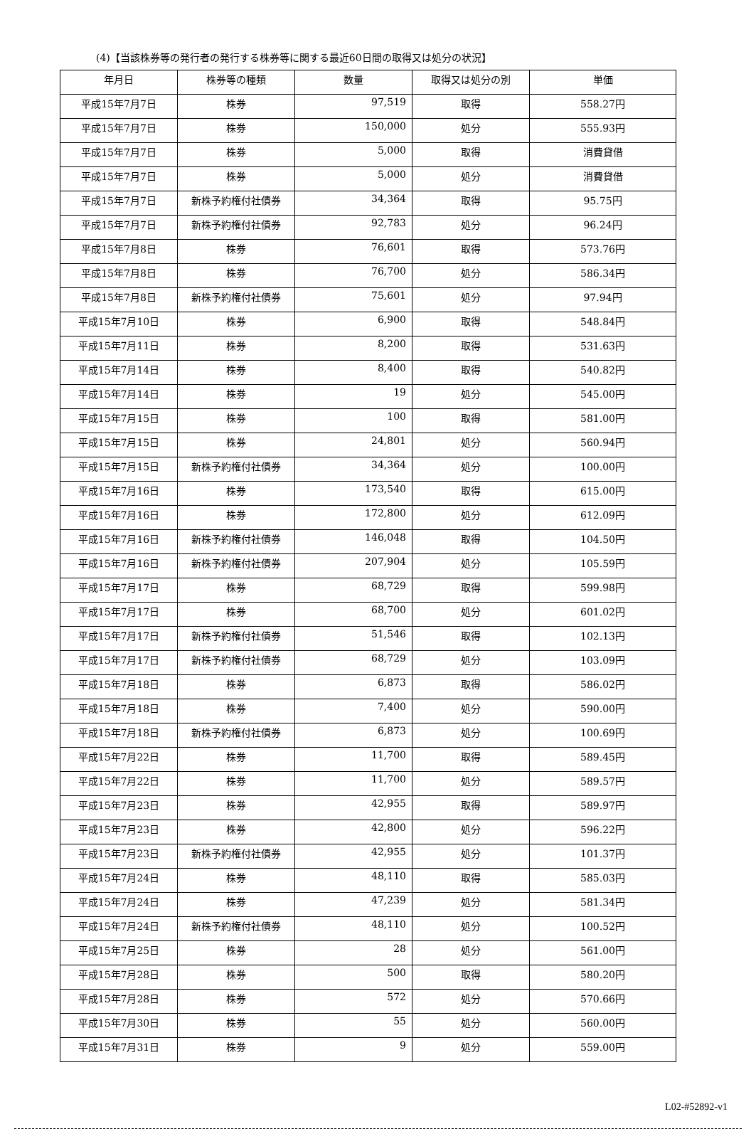(4)【当該株券等の発行者の発行する株券等に関する最近60日間の取得又は処分の状況】
| 年月日 | 株券等の種類 | 数量 | 取得又は処分の別 | 単価 |
| --- | --- | --- | --- | --- |
| 平成15年7月7日 | 株券 | 97,519 | 取得 | 558.27円 |
| 平成15年7月7日 | 株券 | 150,000 | 処分 | 555.93円 |
| 平成15年7月7日 | 株券 | 5,000 | 取得 | 消費貸借 |
| 平成15年7月7日 | 株券 | 5,000 | 処分 | 消費貸借 |
| 平成15年7月7日 | 新株予約権付社債券 | 34,364 | 取得 | 95.75円 |
| 平成15年7月7日 | 新株予約権付社債券 | 92,783 | 処分 | 96.24円 |
| 平成15年7月8日 | 株券 | 76,601 | 取得 | 573.76円 |
| 平成15年7月8日 | 株券 | 76,700 | 処分 | 586.34円 |
| 平成15年7月8日 | 新株予約権付社債券 | 75,601 | 処分 | 97.94円 |
| 平成15年7月10日 | 株券 | 6,900 | 取得 | 548.84円 |
| 平成15年7月11日 | 株券 | 8,200 | 取得 | 531.63円 |
| 平成15年7月14日 | 株券 | 8,400 | 取得 | 540.82円 |
| 平成15年7月14日 | 株券 | 19 | 処分 | 545.00円 |
| 平成15年7月15日 | 株券 | 100 | 取得 | 581.00円 |
| 平成15年7月15日 | 株券 | 24,801 | 処分 | 560.94円 |
| 平成15年7月15日 | 新株予約権付社債券 | 34,364 | 処分 | 100.00円 |
| 平成15年7月16日 | 株券 | 173,540 | 取得 | 615.00円 |
| 平成15年7月16日 | 株券 | 172,800 | 処分 | 612.09円 |
| 平成15年7月16日 | 新株予約権付社債券 | 146,048 | 取得 | 104.50円 |
| 平成15年7月16日 | 新株予約権付社債券 | 207,904 | 処分 | 105.59円 |
| 平成15年7月17日 | 株券 | 68,729 | 取得 | 599.98円 |
| 平成15年7月17日 | 株券 | 68,700 | 処分 | 601.02円 |
| 平成15年7月17日 | 新株予約権付社債券 | 51,546 | 取得 | 102.13円 |
| 平成15年7月17日 | 新株予約権付社債券 | 68,729 | 処分 | 103.09円 |
| 平成15年7月18日 | 株券 | 6,873 | 取得 | 586.02円 |
| 平成15年7月18日 | 株券 | 7,400 | 処分 | 590.00円 |
| 平成15年7月18日 | 新株予約権付社債券 | 6,873 | 処分 | 100.69円 |
| 平成15年7月22日 | 株券 | 11,700 | 取得 | 589.45円 |
| 平成15年7月22日 | 株券 | 11,700 | 処分 | 589.57円 |
| 平成15年7月23日 | 株券 | 42,955 | 取得 | 589.97円 |
| 平成15年7月23日 | 株券 | 42,800 | 処分 | 596.22円 |
| 平成15年7月23日 | 新株予約権付社債券 | 42,955 | 処分 | 101.37円 |
| 平成15年7月24日 | 株券 | 48,110 | 取得 | 585.03円 |
| 平成15年7月24日 | 株券 | 47,239 | 処分 | 581.34円 |
| 平成15年7月24日 | 新株予約権付社債券 | 48,110 | 処分 | 100.52円 |
| 平成15年7月25日 | 株券 | 28 | 処分 | 561.00円 |
| 平成15年7月28日 | 株券 | 500 | 取得 | 580.20円 |
| 平成15年7月28日 | 株券 | 572 | 処分 | 570.66円 |
| 平成15年7月30日 | 株券 | 55 | 処分 | 560.00円 |
| 平成15年7月31日 | 株券 | 9 | 処分 | 559.00円 |
L02-#52892-v1